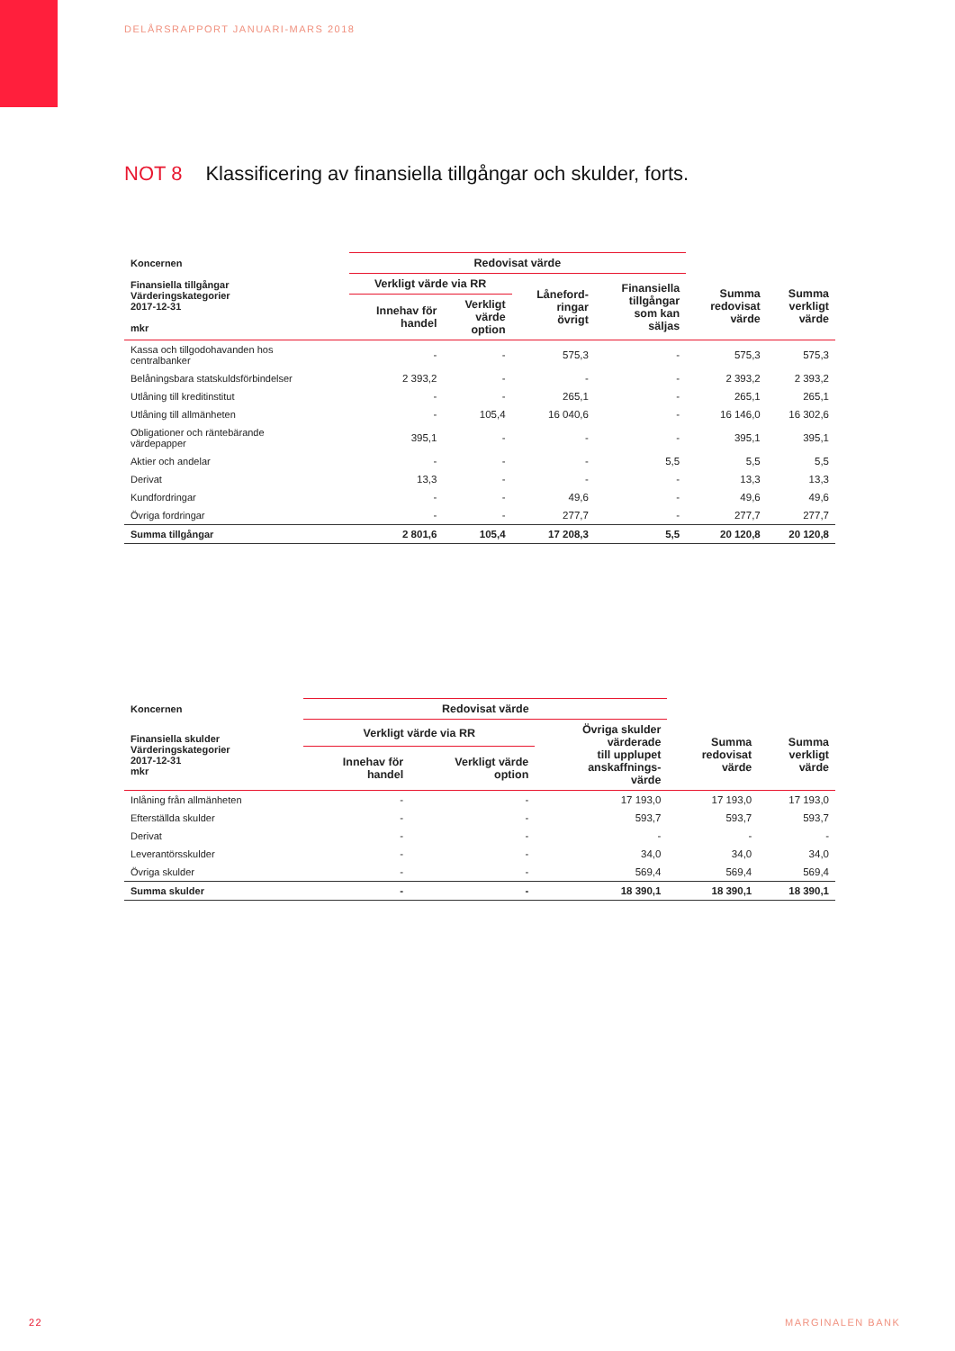DELÅRSRAPPORT JANUARI-MARS 2018
NOT 8 Klassificering av finansiella tillgångar och skulder, forts.
| Koncernen | Redovisat värde | | | | | |
| --- | --- | --- | --- | --- | --- | --- |
| Finansiella tillgångar Värderingskategorier 2017-12-31 mkr | Verkligt värde via RR | | Låneford- ringar övrigt | Finansiella tillgångar som kan säljas | Summa redovisat värde | Summa verkligt värde |
| | Innehav för handel | Verkligt värde option | | | | |
| Kassa och tillgodohavanden hos centralbanker | - | - | 575,3 | - | 575,3 | 575,3 |
| Belåningsbara statskuldsförbindelser | 2 393,2 | - | - | - | 2 393,2 | 2 393,2 |
| Utlåning till kreditinstitut | - | - | 265,1 | - | 265,1 | 265,1 |
| Utlåning till allmänheten | - | 105,4 | 16 040,6 | - | 16 146,0 | 16 302,6 |
| Obligationer och räntebärande värdepapper | 395,1 | - | - | - | 395,1 | 395,1 |
| Aktier och andelar | - | - | - | 5,5 | 5,5 | 5,5 |
| Derivat | 13,3 | - | - | - | 13,3 | 13,3 |
| Kundfordringar | - | - | 49,6 | - | 49,6 | 49,6 |
| Övriga fordringar | - | - | 277,7 | - | 277,7 | 277,7 |
| Summa tillgångar | 2 801,6 | 105,4 | 17 208,3 | 5,5 | 20 120,8 | 20 120,8 |
| Koncernen | Redovisat värde | | | | |
| --- | --- | --- | --- | --- | --- |
| Finansiella skulder Värderingskategorier 2017-12-31 mkr | Verkligt värde via RR | | Övriga skulder värderade till upplupet anskaffnings- värde | Summa redovisat värde | Summa verkligt värde |
| | Innehav för handel | Verkligt värde option | | | |
| Inlåning från allmänheten | - | - | 17 193,0 | 17 193,0 | 17 193,0 |
| Efterställda skulder | - | - | 593,7 | 593,7 | 593,7 |
| Derivat | - | - | - | - | - |
| Leverantörsskulder | - | - | 34,0 | 34,0 | 34,0 |
| Övriga skulder | - | - | 569,4 | 569,4 | 569,4 |
| Summa skulder | - | - | 18 390,1 | 18 390,1 | 18 390,1 |
22 MARGINALEN BANK